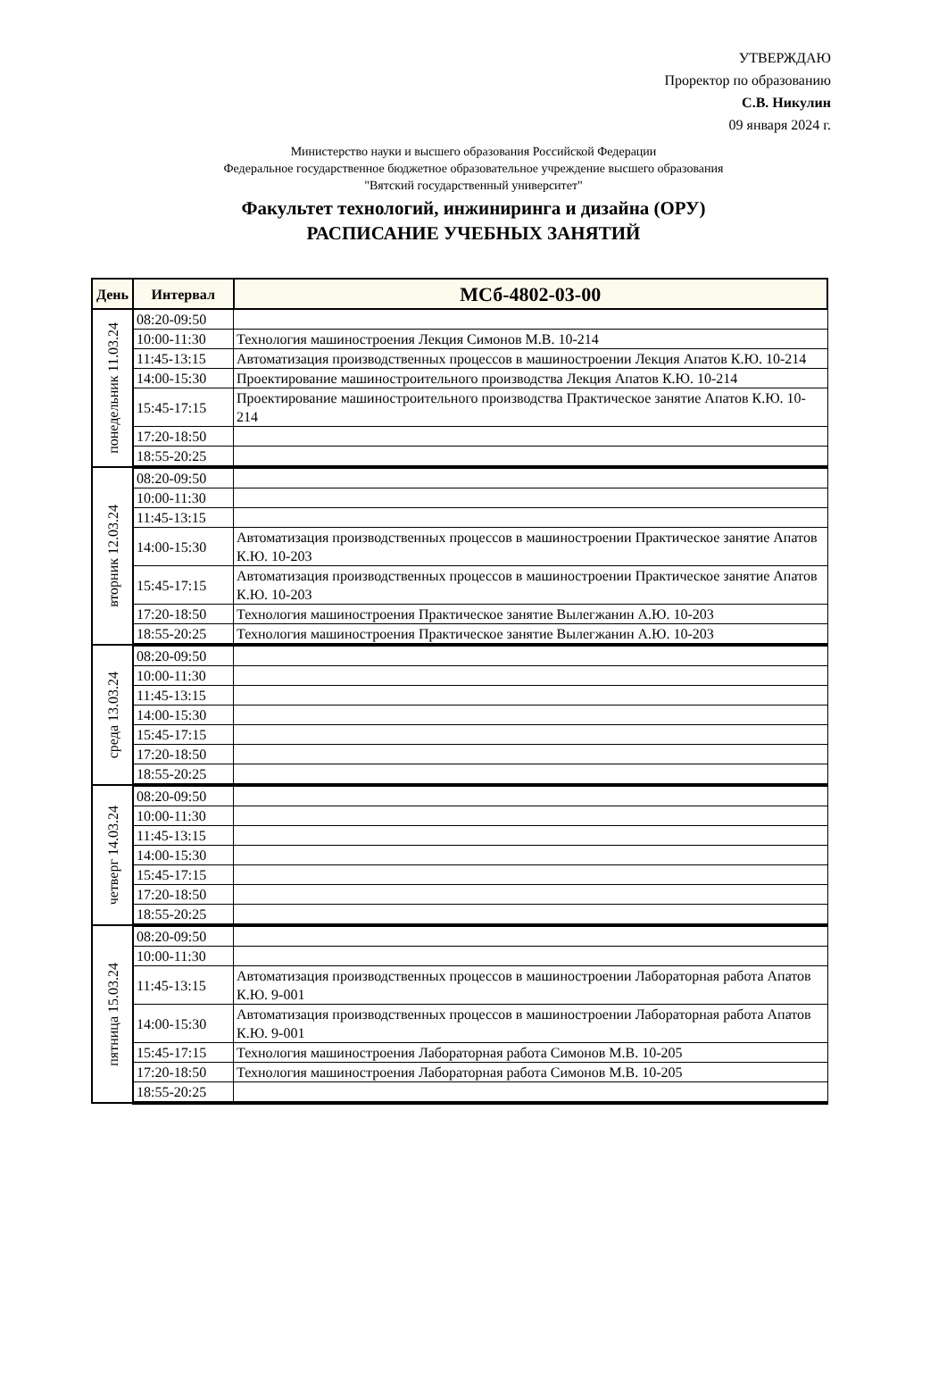УТВЕРЖДАЮ
Проректор по образованию
С.В. Никулин
09 января 2024 г.
Министерство науки и высшего образования Российской Федерации
Федеральное государственное бюджетное образовательное учреждение высшего образования
"Вятский государственный университет"
Факультет технологий, инжиниринга и дизайна (ОРУ)
РАСПИСАНИЕ УЧЕБНЫХ ЗАНЯТИЙ
| День | Интервал | МСб-4802-03-00 |
| --- | --- | --- |
| понедельник 11.03.24 | 08:20-09:50 | |
| | 10:00-11:30 | Технология машиностроения Лекция Симонов М.В. 10-214 |
| | 11:45-13:15 | Автоматизация производственных процессов в машиностроении Лекция Апатов К.Ю. 10-214 |
| | 14:00-15:30 | Проектирование машиностроительного производства Лекция Апатов К.Ю. 10-214 |
| | 15:45-17:15 | Проектирование машиностроительного производства Практическое занятие Апатов К.Ю. 10-214 |
| | 17:20-18:50 | |
| | 18:55-20:25 | |
| вторник 12.03.24 | 08:20-09:50 | |
| | 10:00-11:30 | |
| | 11:45-13:15 | |
| | 14:00-15:30 | Автоматизация производственных процессов в машиностроении Практическое занятие Апатов К.Ю. 10-203 |
| | 15:45-17:15 | Автоматизация производственных процессов в машиностроении Практическое занятие Апатов К.Ю. 10-203 |
| | 17:20-18:50 | Технология машиностроения Практическое занятие Вылегжанин А.Ю. 10-203 |
| | 18:55-20:25 | Технология машиностроения Практическое занятие Вылегжанин А.Ю. 10-203 |
| среда 13.03.24 | 08:20-09:50 | |
| | 10:00-11:30 | |
| | 11:45-13:15 | |
| | 14:00-15:30 | |
| | 15:45-17:15 | |
| | 17:20-18:50 | |
| | 18:55-20:25 | |
| четверг 14.03.24 | 08:20-09:50 | |
| | 10:00-11:30 | |
| | 11:45-13:15 | |
| | 14:00-15:30 | |
| | 15:45-17:15 | |
| | 17:20-18:50 | |
| | 18:55-20:25 | |
| пятница 15.03.24 | 08:20-09:50 | |
| | 10:00-11:30 | |
| | 11:45-13:15 | Автоматизация производственных процессов в машиностроении Лабораторная работа Апатов К.Ю. 9-001 |
| | 14:00-15:30 | Автоматизация производственных процессов в машиностроении Лабораторная работа Апатов К.Ю. 9-001 |
| | 15:45-17:15 | Технология машиностроения Лабораторная работа Симонов М.В. 10-205 |
| | 17:20-18:50 | Технология машиностроения Лабораторная работа Симонов М.В. 10-205 |
| | 18:55-20:25 | |